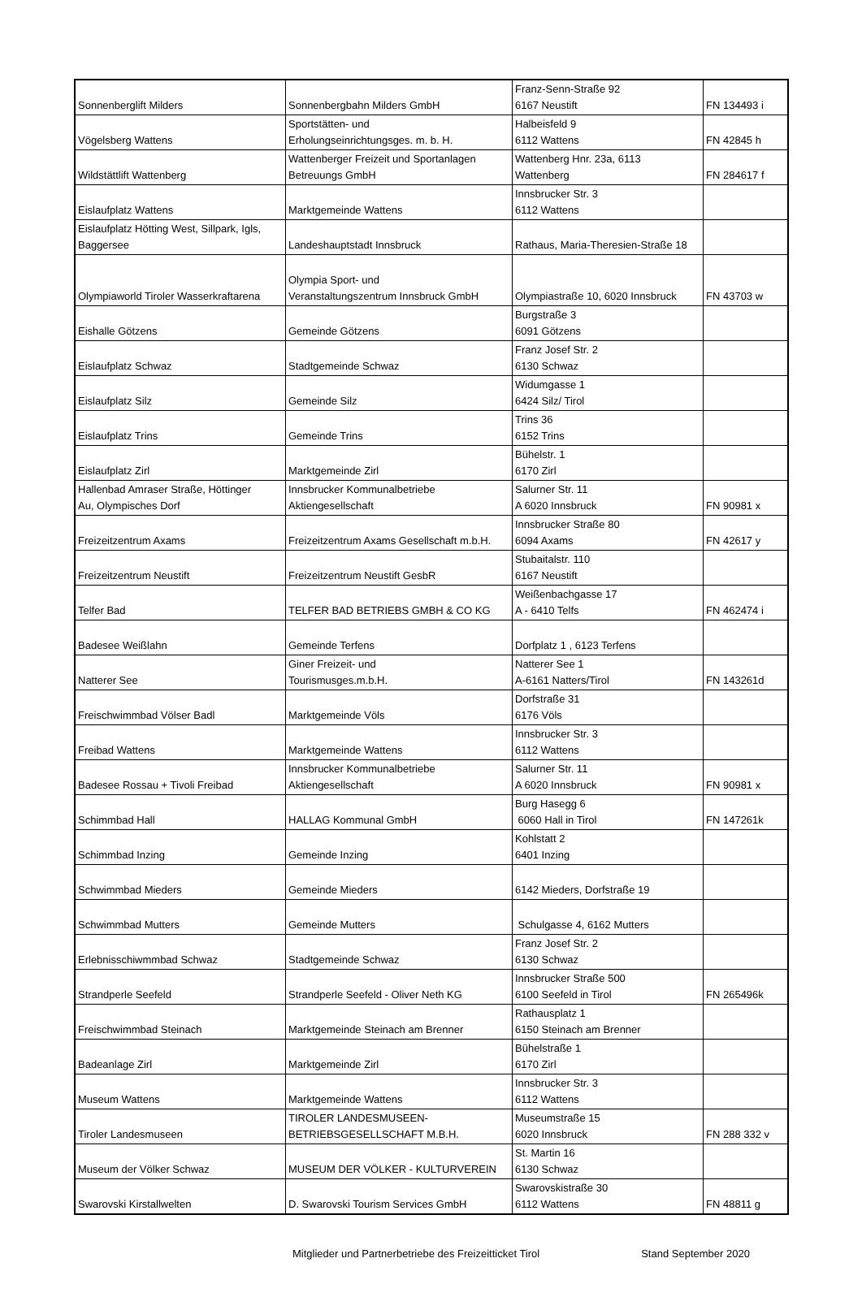| Sonnenberglift Milders | Sonnenbergbahn Milders GmbH | Franz-Senn-Straße 92 6167 Neustift | FN 134493 i |
| Vögelsberg Wattens | Sportstätten- und Erholungseinrichtungsges. m. b. H. | Halbeisfeld 9 6112 Wattens | FN 42845 h |
| Wildstättlift Wattenberg | Wattenberger Freizeit und Sportanlagen Betreuungs GmbH | Wattenberg Hnr. 23a, 6113 Wattenberg | FN 284617 f |
| Eislaufplatz Wattens | Marktgemeinde Wattens | Innsbrucker Str. 3 6112 Wattens | |
| Eislaufplatz Hötting West, Sillpark, Igls, Baggersee | Landeshauptstadt Innsbruck | Rathaus, Maria-Theresien-Straße 18 | |
| Olympiaworld Tiroler Wasserkraftarena | Olympia Sport- und Veranstaltungszentrum Innsbruck GmbH | Olympiastraße 10, 6020 Innsbruck | FN 43703 w |
| Eishalle Götzens | Gemeinde Götzens | Burgstraße 3 6091 Götzens | |
| Eislaufplatz Schwaz | Stadtgemeinde Schwaz | Franz Josef Str. 2 6130 Schwaz | |
| Eislaufplatz Silz | Gemeinde Silz | Widumgasse 1 6424 Silz/ Tirol | |
| Eislaufplatz Trins | Gemeinde Trins | Trins 36 6152 Trins | |
| Eislaufplatz Zirl | Marktgemeinde Zirl | Bühelstr. 1 6170 Zirl | |
| Hallenbad Amraser Straße, Höttinger Au, Olympisches Dorf | Innsbrucker Kommunalbetriebe Aktiengesellschaft | Salurner Str. 11 A 6020 Innsbruck | FN 90981 x |
| Freizeitzentrum Axams | Freizeitzentrum Axams Gesellschaft m.b.H. | Innsbrucker Straße 80 6094 Axams | FN 42617 y |
| Freizeitzentrum Neustift | Freizeitzentrum Neustift GesbR | Stubaitalstr. 110 6167 Neustift | |
| Telfer Bad | TELFER BAD BETRIEBS GMBH & CO KG | Weißenbachgasse 17 A - 6410 Telfs | FN 462474 i |
| Badesee Weißlahn | Gemeinde Terfens | Dorfplatz 1 , 6123 Terfens | |
| Natterer See | Giner Freizeit- und Tourismusges.m.b.H. | Natterer See 1 A-6161 Natters/Tirol | FN 143261d |
| Freischwimmbad Völser Badl | Marktgemeinde Völs | Dorfstraße 31 6176 Völs | |
| Freibad Wattens | Marktgemeinde Wattens | Innsbrucker Str. 3 6112 Wattens | |
| Badesee Rossau + Tivoli Freibad | Innsbrucker Kommunalbetriebe Aktiengesellschaft | Salurner Str. 11 A 6020 Innsbruck | FN 90981 x |
| Schimmbad Hall | HALLAG Kommunal GmbH | Burg Hasegg 6 6060 Hall in Tirol | FN 147261k |
| Schimmbad Inzing | Gemeinde Inzing | Kohlstatt 2 6401 Inzing | |
| Schwimmbad Mieders | Gemeinde Mieders | 6142 Mieders, Dorfstraße 19 | |
| Schwimmbad Mutters | Gemeinde Mutters | Schulgasse 4, 6162 Mutters | |
| Erlebnisschiwmmbad Schwaz | Stadtgemeinde Schwaz | Franz Josef Str. 2 6130 Schwaz | |
| Strandperle Seefeld | Strandperle Seefeld - Oliver Neth KG | Innsbrucker Straße 500 6100 Seefeld in Tirol | FN 265496k |
| Freischwimmbad Steinach | Marktgemeinde Steinach am Brenner | Rathausplatz 1 6150 Steinach am Brenner | |
| Badeanlage Zirl | Marktgemeinde Zirl | Bühelstraße 1 6170 Zirl | |
| Museum Wattens | Marktgemeinde Wattens | Innsbrucker Str. 3 6112 Wattens | |
| Tiroler Landesmuseen | TIROLER LANDESMUSEEN- BETRIEBSGESELLSCHAFT M.B.H. | Museumstraße 15 6020 Innsbruck | FN 288 332 v |
| Museum der Völker Schwaz | MUSEUM DER VÖLKER - KULTURVEREIN | St. Martin 16 6130 Schwaz | |
| Swarovski Kirstallwelten | D. Swarovski Tourism Services GmbH | Swarovskistraße 30 6112 Wattens | FN 48811 g |
Mitglieder und Partnerbetriebe des Freizeitticket Tirol Stand September 2020